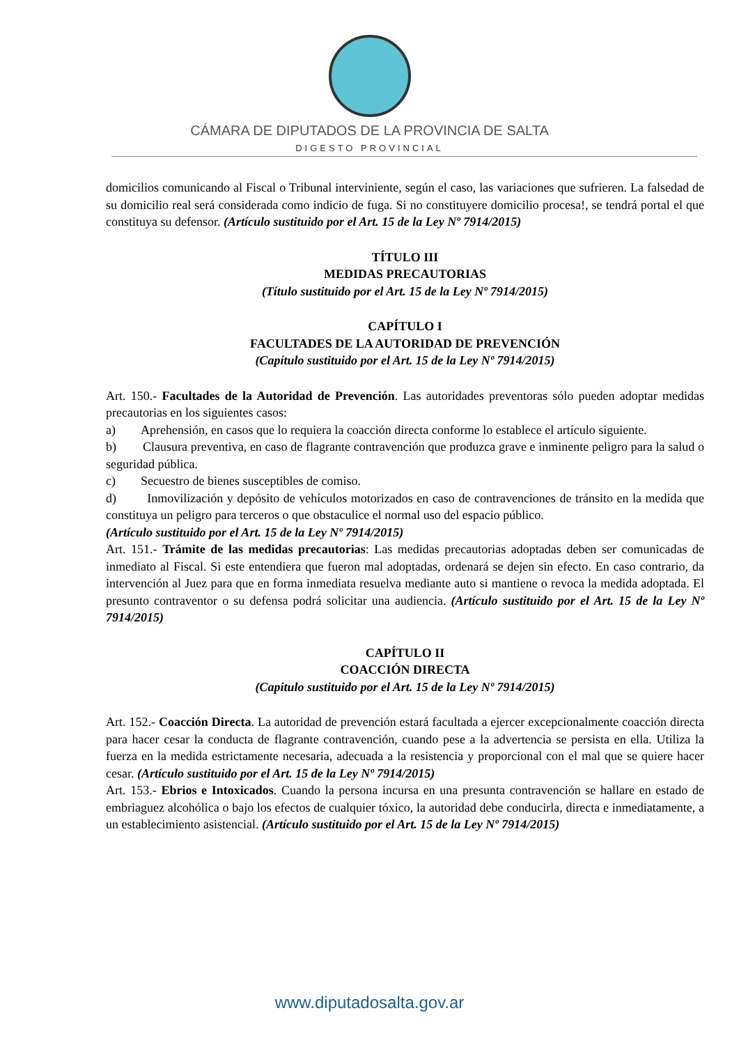CÁMARA DE DIPUTADOS DE LA PROVINCIA DE SALTA
DIGESTO PROVINCIAL
domicilios comunicando al Fiscal o Tribunal interviniente, según el caso, las variaciones que sufrieren. La falsedad de su domicilio real será considerada como indicio de fuga. Si no constituyere domicilio procesa!, se tendrá portal el que constituya su defensor. (Artículo sustituido por el Art. 15 de la Ley Nº 7914/2015)
TÍTULO III
MEDIDAS PRECAUTORIAS
(Título sustituido por el Art. 15 de la Ley Nº 7914/2015)
CAPÍTULO I
FACULTADES DE LA AUTORIDAD DE PREVENCIÓN
(Capítulo sustituido por el Art. 15 de la Ley Nº 7914/2015)
Art. 150.- Facultades de la Autoridad de Prevención. Las autoridades preventoras sólo pueden adoptar medidas precautorias en los siguientes casos:
a) Aprehensión, en casos que lo requiera la coacción directa conforme lo establece el artículo siguiente.
b) Clausura preventiva, en caso de flagrante contravención que produzca grave e inminente peligro para la salud o seguridad pública.
c) Secuestro de bienes susceptibles de comiso.
d) Inmovilización y depósito de vehículos motorizados en caso de contravenciones de tránsito en la medida que constituya un peligro para terceros o que obstaculice el normal uso del espacio público.
(Artículo sustituido por el Art. 15 de la Ley Nº 7914/2015)
Art. 151.- Trámite de las medidas precautorias: Las medidas precautorias adoptadas deben ser comunicadas de inmediato al Fiscal. Si este entendiera que fueron mal adoptadas, ordenará se dejen sin efecto. En caso contrario, da intervención al Juez para que en forma inmediata resuelva mediante auto si mantiene o revoca la medida adoptada. El presunto contraventor o su defensa podrá solicitar una audiencia. (Artículo sustituido por el Art. 15 de la Ley Nº 7914/2015)
CAPÍTULO II
COACCIÓN DIRECTA
(Capitulo sustituido por el Art. 15 de la Ley Nº 7914/2015)
Art. 152.- Coacción Directa. La autoridad de prevención estará facultada a ejercer excepcionalmente coacción directa para hacer cesar la conducta de flagrante contravención, cuando pese a la advertencia se persista en ella. Utiliza la fuerza en la medida estrictamente necesaria, adecuada a la resistencia y proporcional con el mal que se quiere hacer cesar. (Artículo sustituido por el Art. 15 de la Ley Nº 7914/2015)
Art. 153.- Ebrios e Intoxicados. Cuando la persona incursa en una presunta contravención se hallare en estado de embriaguez alcohólica o bajo los efectos de cualquier tóxico, la autoridad debe conducirla, directa e inmediatamente, a un establecimiento asistencial. (Artículo sustituido por el Art. 15 de la Ley Nº 7914/2015)
www.diputadosalta.gov.ar